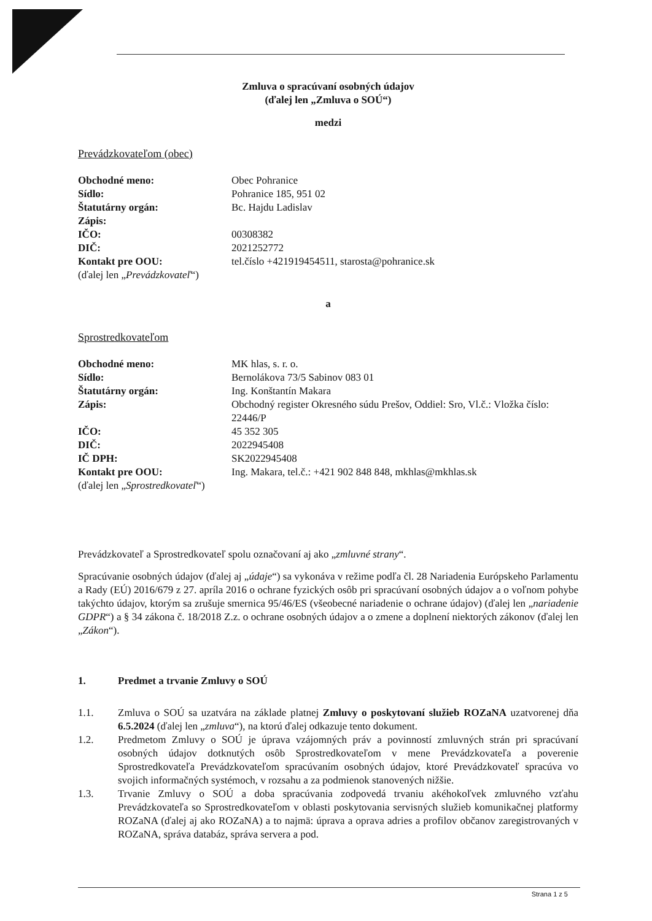Zmluva o spracúvaní osobných údajov
(ďalej len „Zmluva o SOÚ“)
medzi
Prevádzkovateľom (obec)
Obchodné meno: Obec Pohranice
Sídlo: Pohranice 185, 951 02
Štatutárny orgán: Bc. Hajdu Ladislav
Zápis:
IČO: 00308382
DIČ: 2021252772
Kontakt pre OOU: tel.číslo +421919454511, starosta@pohranice.sk
(ďalej len „ Prevádzkovateľ “)
a
Sprostredkovateľom
Obchodné meno: MK hlas, s. r. o.
Sídlo: Bernolákova 73/5 Sabinov 083 01
Štatutárny orgán: Ing. Konštantín Makara
Zápis: Obchodný register Okresného súdu Prešov, Oddiel: Sro, Vl.č.: Vložka číslo: 22446/P
IČO: 45 352 305
DIČ: 2022945408
IČ DPH: SK2022945408
Kontakt pre OOU: Ing. Makara, tel.č.: +421 902 848 848, mkhlas@mkhlas.sk
(ďalej len „ Sprostredkovateľ “)
Prevádzkovateľ a Sprostredkovateľ spolu označovaní aj ako „zmluvné strany“.
Spracúvanie osobných údajov (ďalej aj „údaje“) sa vykonáva v režime podľa čl. 28 Nariadenia Európskeho Parlamentu a Rady (EÚ) 2016/679 z 27. apríla 2016 o ochrane fyzických osôb pri spracúvaní osobných údajov a o voľnom pohybe takýchto údajov, ktorým sa zrušuje smernica 95/46/ES (všeobecné nariadenie o ochrane údajov) (ďalej len „nariadenie GDPR“) a § 34 zákona č. 18/2018 Z.z. o ochrane osobných údajov a o zmene a doplnení niektorých zákonov (ďalej len „Zákon“).
1. Predmet a trvanie Zmluvy o SOÚ
1.1. Zmluva o SOÚ sa uzatvára na základe platnej Zmluvy o poskytovaní služieb ROZaNA uzatvorenej dňa 6.5.2024 (ďalej len „zmluva“), na ktorú ďalej odkazuje tento dokument.
1.2. Predmetom Zmluvy o SOÚ je úprava vzájomných práv a povinností zmluvných strán pri spracúvaní osobných údajov dotknutých osôb Sprostredkovateľom v mene Prevádzkovateľa a poverenie Sprostredkovateľa Prevádzkovateľom spracúvaním osobných údajov, ktoré Prevádzkovateľ spracúva vo svojich informačných systémoch, v rozsahu a za podmienok stanovených nižšie.
1.3. Trvanie Zmluvy o SOÚ a doba spracúvania zodpovedá trvaniu akéhokoľvek zmluvného vzťahu Prevádzkovateľa so Sprostredkovateľom v oblasti poskytovania servisných služieb komunikačnej platformy ROZaNA (ďalej aj ako ROZaNA) a to najmä: úprava a oprava adries a profilov občanov zaregistrovaných v ROZaNA, správa databáz, správa servera a pod.
Strana 1 z 5